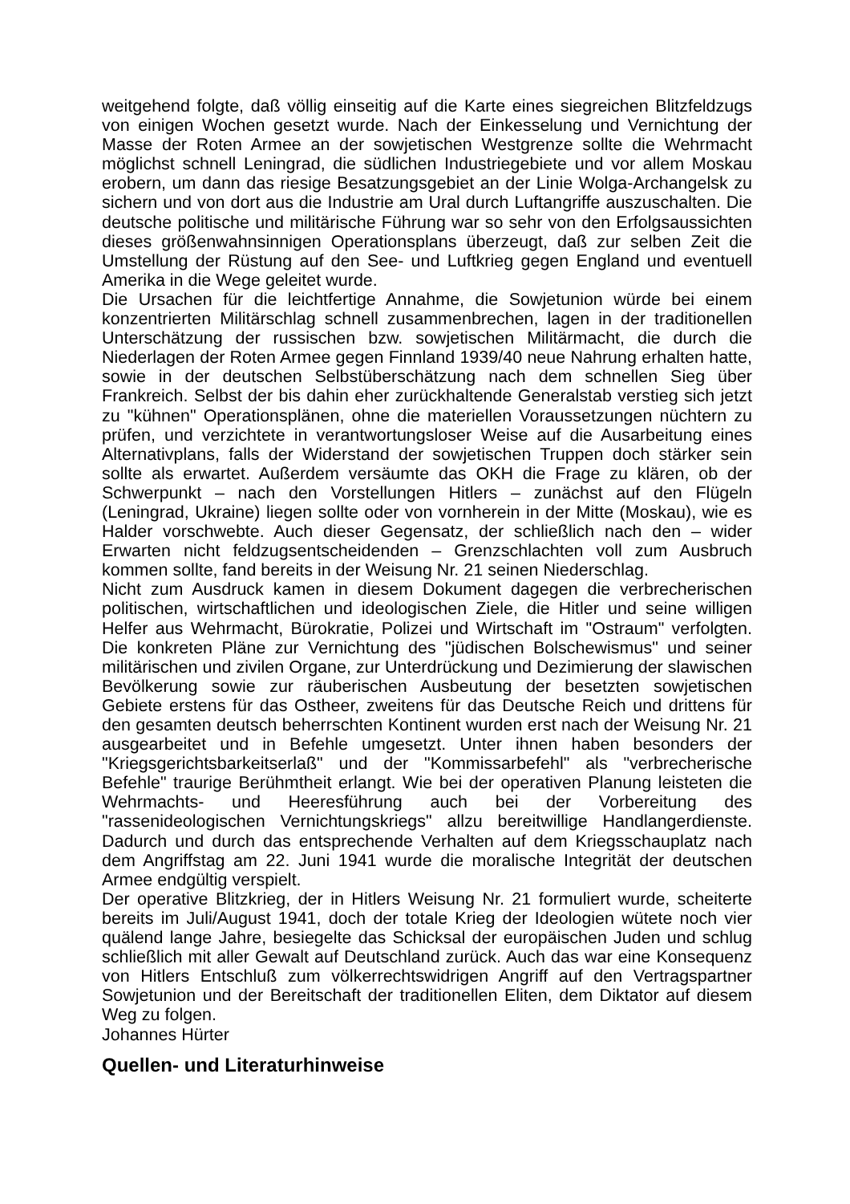weitgehend folgte, daß völlig einseitig auf die Karte eines siegreichen Blitzfeldzugs von einigen Wochen gesetzt wurde. Nach der Einkesselung und Vernichtung der Masse der Roten Armee an der sowjetischen Westgrenze sollte die Wehrmacht möglichst schnell Leningrad, die südlichen Industriegebiete und vor allem Moskau erobern, um dann das riesige Besatzungsgebiet an der Linie Wolga-Archangelsk zu sichern und von dort aus die Industrie am Ural durch Luftangriffe auszuschalten. Die deutsche politische und militärische Führung war so sehr von den Erfolgsaussichten dieses größenwahnsinnigen Operationsplans überzeugt, daß zur selben Zeit die Umstellung der Rüstung auf den See- und Luftkrieg gegen England und eventuell Amerika in die Wege geleitet wurde.
Die Ursachen für die leichtfertige Annahme, die Sowjetunion würde bei einem konzentrierten Militärschlag schnell zusammenbrechen, lagen in der traditionellen Unterschätzung der russischen bzw. sowjetischen Militärmacht, die durch die Niederlagen der Roten Armee gegen Finnland 1939/40 neue Nahrung erhalten hatte, sowie in der deutschen Selbstüberschätzung nach dem schnellen Sieg über Frankreich. Selbst der bis dahin eher zurückhaltende Generalstab verstieg sich jetzt zu "kühnen" Operationsplänen, ohne die materiellen Voraussetzungen nüchtern zu prüfen, und verzichtete in verantwortungsloser Weise auf die Ausarbeitung eines Alternativplans, falls der Widerstand der sowjetischen Truppen doch stärker sein sollte als erwartet. Außerdem versäumte das OKH die Frage zu klären, ob der Schwerpunkt – nach den Vorstellungen Hitlers – zunächst auf den Flügeln (Leningrad, Ukraine) liegen sollte oder von vornherein in der Mitte (Moskau), wie es Halder vorschwebte. Auch dieser Gegensatz, der schließlich nach den – wider Erwarten nicht feldzugsentscheidenden – Grenzschlachten voll zum Ausbruch kommen sollte, fand bereits in der Weisung Nr. 21 seinen Niederschlag.
Nicht zum Ausdruck kamen in diesem Dokument dagegen die verbrecherischen politischen, wirtschaftlichen und ideologischen Ziele, die Hitler und seine willigen Helfer aus Wehrmacht, Bürokratie, Polizei und Wirtschaft im "Ostraum" verfolgten. Die konkreten Pläne zur Vernichtung des "jüdischen Bolschewismus" und seiner militärischen und zivilen Organe, zur Unterdrückung und Dezimierung der slawischen Bevölkerung sowie zur räuberischen Ausbeutung der besetzten sowjetischen Gebiete erstens für das Ostheer, zweitens für das Deutsche Reich und drittens für den gesamten deutsch beherrschten Kontinent wurden erst nach der Weisung Nr. 21 ausgearbeitet und in Befehle umgesetzt. Unter ihnen haben besonders der "Kriegsgerichtsbarkeitserlaß" und der "Kommissarbefehl" als "verbrecherische Befehle" traurige Berühmtheit erlangt. Wie bei der operativen Planung leisteten die Wehrmachts- und Heeresführung auch bei der Vorbereitung des "rassenideologischen Vernichtungskriegs" allzu bereitwillige Handlangerdienste. Dadurch und durch das entsprechende Verhalten auf dem Kriegsschauplatz nach dem Angriffstag am 22. Juni 1941 wurde die moralische Integrität der deutschen Armee endgültig verspielt.
Der operative Blitzkrieg, der in Hitlers Weisung Nr. 21 formuliert wurde, scheiterte bereits im Juli/August 1941, doch der totale Krieg der Ideologien wütete noch vier quälend lange Jahre, besiegelte das Schicksal der europäischen Juden und schlug schließlich mit aller Gewalt auf Deutschland zurück. Auch das war eine Konsequenz von Hitlers Entschluß zum völkerrechtswidrigen Angriff auf den Vertragspartner Sowjetunion und der Bereitschaft der traditionellen Eliten, dem Diktator auf diesem Weg zu folgen.
Johannes Hürter
Quellen- und Literaturhinweise